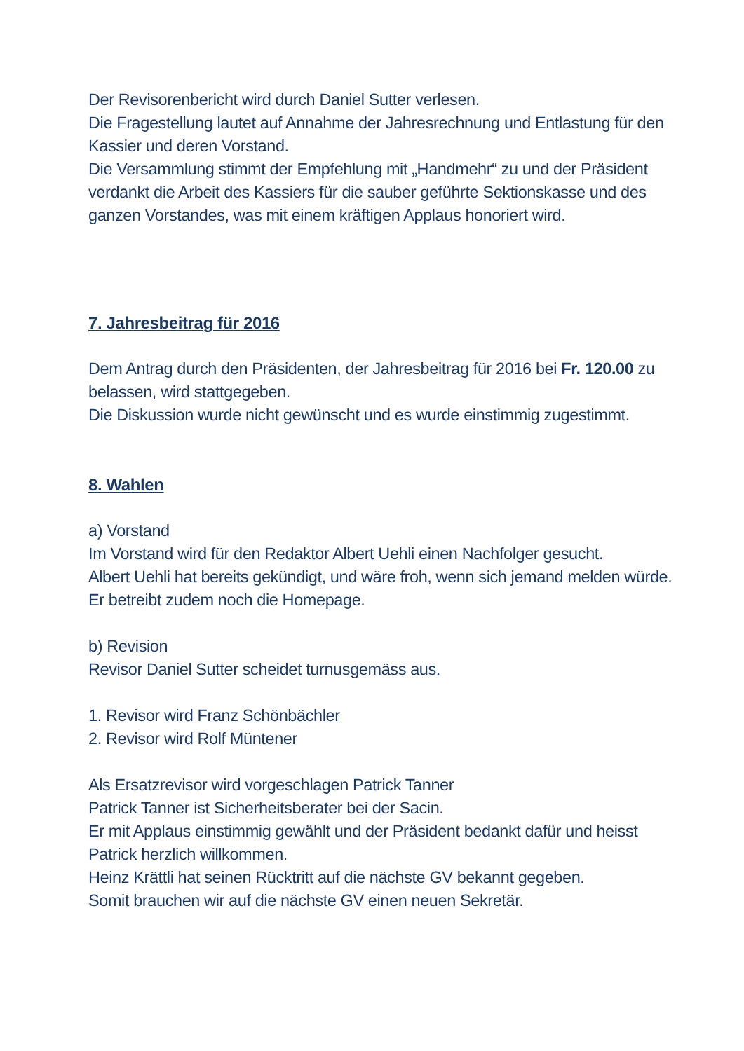Der Revisorenbericht wird durch Daniel Sutter verlesen.
Die Fragestellung lautet auf Annahme der Jahresrechnung und Entlastung für den Kassier und deren Vorstand.
Die Versammlung stimmt der Empfehlung mit „Handmehr“ zu und der Präsident verdankt die Arbeit des Kassiers für die sauber geführte Sektionskasse und des ganzen Vorstandes, was mit einem kräftigen Applaus honoriert wird.
7. Jahresbeitrag für 2016
Dem Antrag durch den Präsidenten, der Jahresbeitrag für 2016 bei Fr. 120.00 zu belassen, wird stattgegeben.
Die Diskussion wurde nicht gewünscht und es wurde einstimmig zugestimmt.
8. Wahlen
a) Vorstand
Im Vorstand wird für den Redaktor Albert Uehli einen Nachfolger gesucht.
Albert Uehli hat bereits gekündigt, und wäre froh, wenn sich jemand melden würde. Er betreibt zudem noch die Homepage.
b) Revision
Revisor Daniel Sutter scheidet turnusgemäss aus.
1. Revisor wird Franz Schönbächler
2. Revisor wird Rolf Müntener
Als Ersatzrevisor wird vorgeschlagen Patrick Tanner
Patrick Tanner ist Sicherheitsberater bei der Sacin.
Er mit Applaus einstimmig gewählt und der Präsident bedankt dafür und heisst Patrick herzlich willkommen.
Heinz Krättli hat seinen Rücktritt auf die nächste GV bekannt gegeben.
Somit brauchen wir auf die nächste GV einen neuen Sekretär.